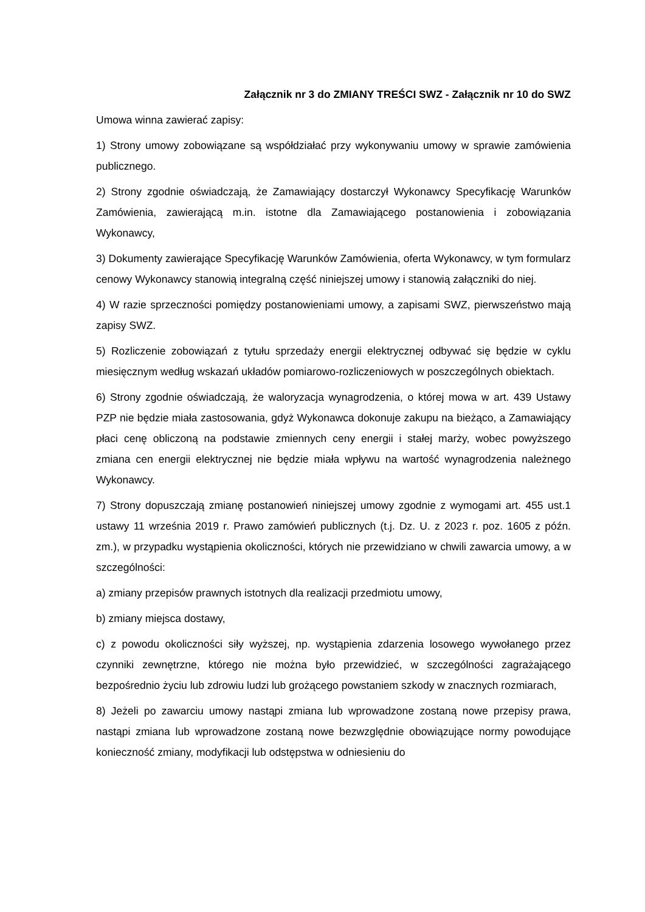Załącznik nr 3 do ZMIANY TREŚCI SWZ - Załącznik nr 10 do SWZ
Umowa winna zawierać zapisy:
1) Strony umowy zobowiązane są współdziałać przy wykonywaniu umowy w sprawie zamówienia publicznego.
2) Strony zgodnie oświadczają, że Zamawiający dostarczył Wykonawcy Specyfikację Warunków Zamówienia, zawierającą m.in. istotne dla Zamawiającego postanowienia i zobowiązania Wykonawcy,
3) Dokumenty zawierające Specyfikację Warunków Zamówienia, oferta Wykonawcy, w tym formularz cenowy Wykonawcy stanowią integralną część niniejszej umowy i stanowią załączniki do niej.
4) W razie sprzeczności pomiędzy postanowieniami umowy, a zapisami SWZ, pierwszeństwo mają zapisy SWZ.
5) Rozliczenie zobowiązań z tytułu sprzedaży energii elektrycznej odbywać się będzie w cyklu miesięcznym według wskazań układów pomiarowo-rozliczeniowych w poszczególnych obiektach.
6) Strony zgodnie oświadczają, że waloryzacja wynagrodzenia, o której mowa w art. 439 Ustawy PZP nie będzie miała zastosowania, gdyż Wykonawca dokonuje zakupu na bieżąco, a Zamawiający płaci cenę obliczoną na podstawie zmiennych ceny energii i stałej marży, wobec powyższego zmiana cen energii elektrycznej nie będzie miała wpływu na wartość wynagrodzenia należnego Wykonawcy.
7) Strony dopuszczają zmianę postanowień niniejszej umowy zgodnie z wymogami art. 455 ust.1 ustawy 11 września 2019 r. Prawo zamówień publicznych (t.j. Dz. U. z 2023 r. poz. 1605 z późn. zm.), w przypadku wystąpienia okoliczności, których nie przewidziano w chwili zawarcia umowy, a w szczególności:
a) zmiany przepisów prawnych istotnych dla realizacji przedmiotu umowy,
b) zmiany miejsca dostawy,
c) z powodu okoliczności siły wyższej, np. wystąpienia zdarzenia losowego wywołanego przez czynniki zewnętrzne, którego nie można było przewidzieć, w szczególności zagrażającego bezpośrednio życiu lub zdrowiu ludzi lub grożącego powstaniem szkody w znacznych rozmiarach,
8) Jeżeli po zawarciu umowy nastąpi zmiana lub wprowadzone zostaną nowe przepisy prawa, nastąpi zmiana lub wprowadzone zostaną nowe bezwzględnie obowiązujące normy powodujące konieczność zmiany, modyfikacji lub odstępstwa w odniesieniu do